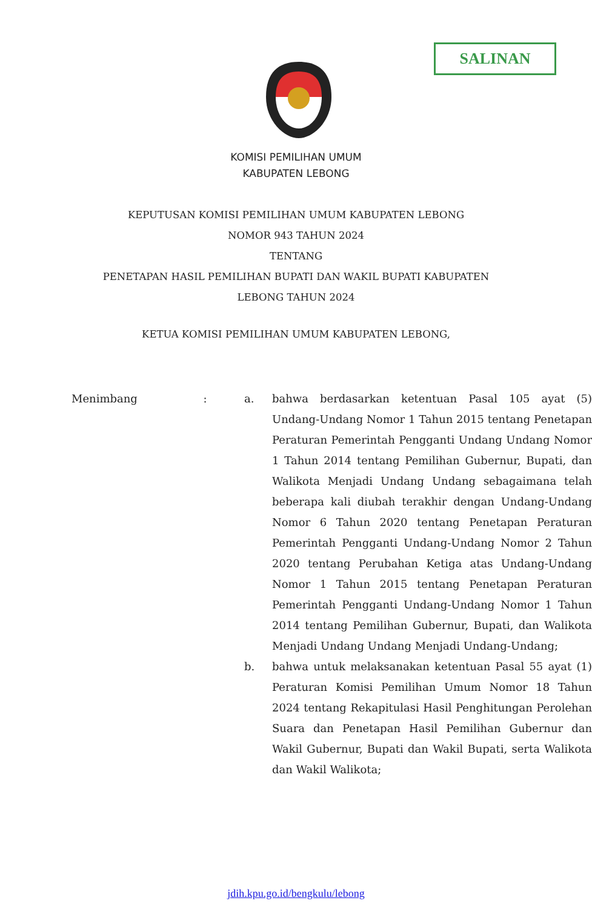SALINAN
KOMISI PEMILIHAN UMUM
KABUPATEN LEBONG
KEPUTUSAN KOMISI PEMILIHAN UMUM KABUPATEN LEBONG
NOMOR 943 TAHUN 2024
TENTANG
PENETAPAN HASIL PEMILIHAN BUPATI DAN WAKIL BUPATI KABUPATEN
LEBONG TAHUN 2024
KETUA KOMISI PEMILIHAN UMUM KABUPATEN LEBONG,
Menimbang : a. bahwa berdasarkan ketentuan Pasal 105 ayat (5) Undang-Undang Nomor 1 Tahun 2015 tentang Penetapan Peraturan Pemerintah Pengganti Undang Undang Nomor 1 Tahun 2014 tentang Pemilihan Gubernur, Bupati, dan Walikota Menjadi Undang Undang sebagaimana telah beberapa kali diubah terakhir dengan Undang-Undang Nomor 6 Tahun 2020 tentang Penetapan Peraturan Pemerintah Pengganti Undang-Undang Nomor 2 Tahun 2020 tentang Perubahan Ketiga atas Undang-Undang Nomor 1 Tahun 2015 tentang Penetapan Peraturan Pemerintah Pengganti Undang-Undang Nomor 1 Tahun 2014 tentang Pemilihan Gubernur, Bupati, dan Walikota Menjadi Undang Undang Menjadi Undang-Undang;
b. bahwa untuk melaksanakan ketentuan Pasal 55 ayat (1) Peraturan Komisi Pemilihan Umum Nomor 18 Tahun 2024 tentang Rekapitulasi Hasil Penghitungan Perolehan Suara dan Penetapan Hasil Pemilihan Gubernur dan Wakil Gubernur, Bupati dan Wakil Bupati, serta Walikota dan Wakil Walikota;
jdih.kpu.go.id/bengkulu/lebong